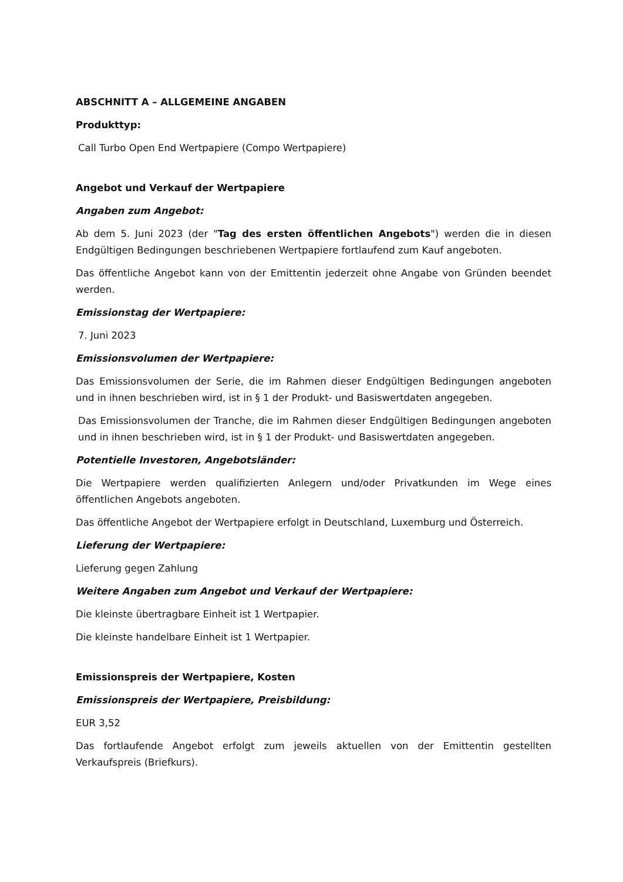ABSCHNITT A – ALLGEMEINE ANGABEN
Produkttyp:
Call Turbo Open End Wertpapiere (Compo Wertpapiere)
Angebot und Verkauf der Wertpapiere
Angaben zum Angebot:
Ab dem 5. Juni 2023 (der "Tag des ersten öffentlichen Angebots") werden die in diesen Endgültigen Bedingungen beschriebenen Wertpapiere fortlaufend zum Kauf angeboten.
Das öffentliche Angebot kann von der Emittentin jederzeit ohne Angabe von Gründen beendet werden.
Emissionstag der Wertpapiere:
7. Juni 2023
Emissionsvolumen der Wertpapiere:
Das Emissionsvolumen der Serie, die im Rahmen dieser Endgültigen Bedingungen angeboten und in ihnen beschrieben wird, ist in § 1 der Produkt- und Basiswertdaten angegeben.
Das Emissionsvolumen der Tranche, die im Rahmen dieser Endgültigen Bedingungen angeboten und in ihnen beschrieben wird, ist in § 1 der Produkt- und Basiswertdaten angegeben.
Potentielle Investoren, Angebotsländer:
Die Wertpapiere werden qualifizierten Anlegern und/oder Privatkunden im Wege eines öffentlichen Angebots angeboten.
Das öffentliche Angebot der Wertpapiere erfolgt in Deutschland, Luxemburg und Österreich.
Lieferung der Wertpapiere:
Lieferung gegen Zahlung
Weitere Angaben zum Angebot und Verkauf der Wertpapiere:
Die kleinste übertragbare Einheit ist 1 Wertpapier.
Die kleinste handelbare Einheit ist 1 Wertpapier.
Emissionspreis der Wertpapiere, Kosten
Emissionspreis der Wertpapiere, Preisbildung:
EUR 3,52
Das fortlaufende Angebot erfolgt zum jeweils aktuellen von der Emittentin gestellten Verkaufspreis (Briefkurs).